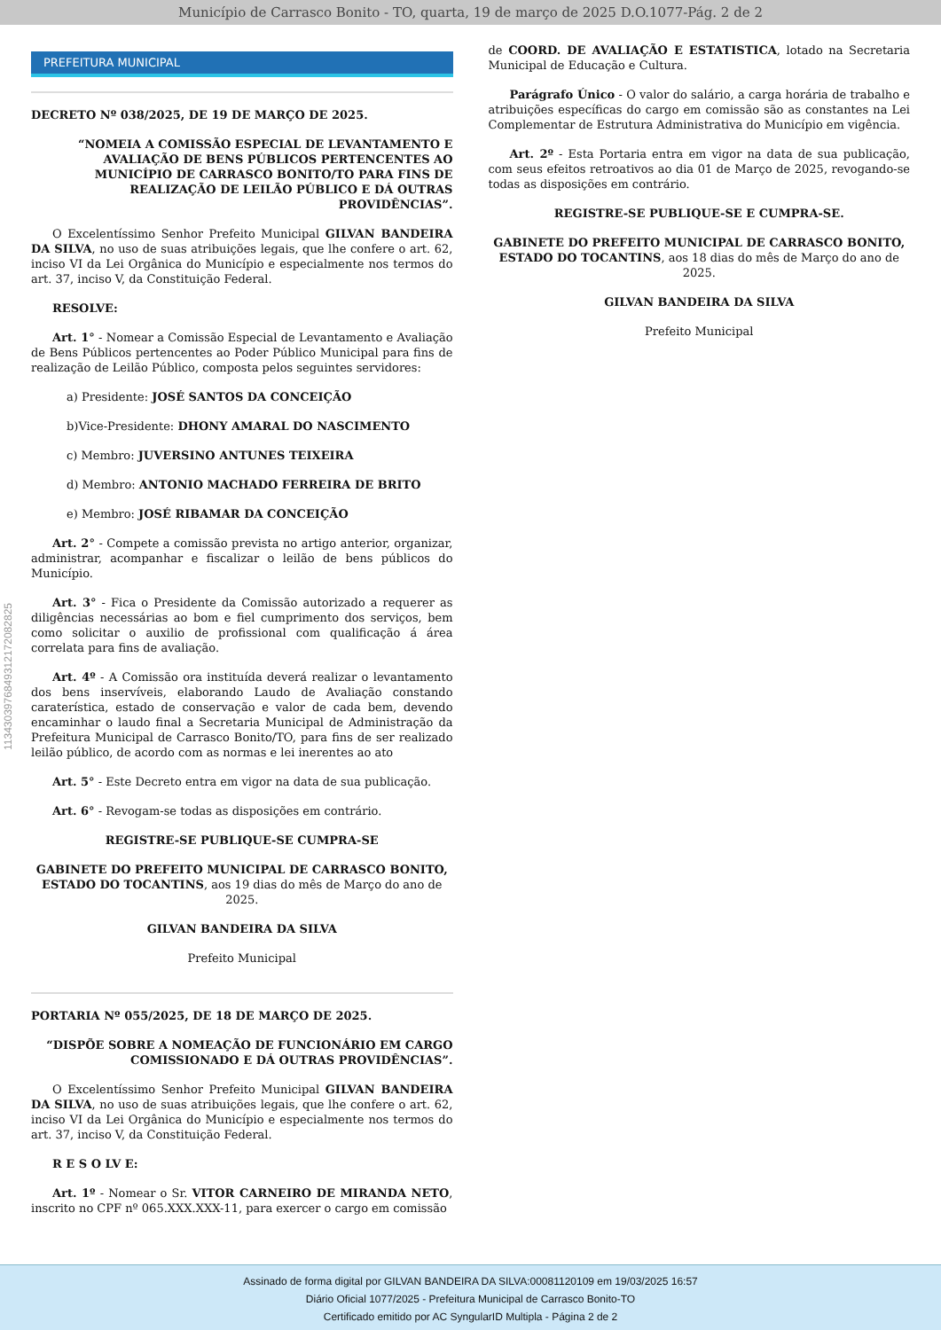Município de Carrasco Bonito - TO, quarta, 19 de março de 2025 D.O.1077-Pág. 2 de 2
11343039768493121720828​25
PREFEITURA MUNICIPAL
DECRETO Nº 038/2025, DE 19 DE MARÇO DE 2025.
“NOMEIA A COMISSÃO ESPECIAL DE LEVANTAMENTO E AVALIAÇÃO DE BENS PÚBLICOS PERTENCENTES AO MUNICÍPIO DE CARRASCO BONITO/TO PARA FINS DE REALIZAÇÃO DE LEILÃO PÚBLICO E DÁ OUTRAS PROVIDÊNCIAS”.
O Excelentíssimo Senhor Prefeito Municipal GILVAN BANDEIRA DA SILVA, no uso de suas atribuições legais, que lhe confere o art. 62, inciso VI da Lei Orgânica do Município e especialmente nos termos do art. 37, inciso V, da Constituição Federal.
RESOLVE:
Art. 1° - Nomear a Comissão Especial de Levantamento e Avaliação de Bens Públicos pertencentes ao Poder Público Municipal para fins de realização de Leilão Público, composta pelos seguintes servidores:
a) Presidente: JOSÉ SANTOS DA CONCEIÇÃO
b)Vice-Presidente: DHONY AMARAL DO NASCIMENTO
c) Membro: JUVERSINO ANTUNES TEIXEIRA
d) Membro: ANTONIO MACHADO FERREIRA DE BRITO
e) Membro: JOSÉ RIBAMAR DA CONCEIÇÃO
Art. 2° - Compete a comissão prevista no artigo anterior, organizar, administrar, acompanhar e fiscalizar o leilão de bens públicos do Município.
Art. 3° - Fica o Presidente da Comissão autorizado a requerer as diligências necessárias ao bom e fiel cumprimento dos serviços, bem como solicitar o auxilio de profissional com qualificação á área correlata para fins de avaliação.
Art. 4º - A Comissão ora instituída deverá realizar o levantamento dos bens inservíveis, elaborando Laudo de Avaliação constando caraterística, estado de conservação e valor de cada bem, devendo encaminhar o laudo final a Secretaria Municipal de Administração da Prefeitura Municipal de Carrasco Bonito/TO, para fins de ser realizado leilão público, de acordo com as normas e lei inerentes ao ato
Art. 5° - Este Decreto entra em vigor na data de sua publicação.
Art. 6° - Revogam-se todas as disposições em contrário.
REGISTRE-SE PUBLIQUE-SE CUMPRA-SE
GABINETE DO PREFEITO MUNICIPAL DE CARRASCO BONITO, ESTADO DO TOCANTINS, aos 19 dias do mês de Março do ano de 2025.
GILVAN BANDEIRA DA SILVA
Prefeito Municipal
PORTARIA Nº 055/2025, DE 18 DE MARÇO DE 2025.
“DISPÕE SOBRE A NOMEAÇÃO DE FUNCIONÁRIO EM CARGO COMISSIONADO E DÁ OUTRAS PROVIDÊNCIAS”.
O Excelentíssimo Senhor Prefeito Municipal GILVAN BANDEIRA DA SILVA, no uso de suas atribuições legais, que lhe confere o art. 62, inciso VI da Lei Orgânica do Município e especialmente nos termos do art. 37, inciso V, da Constituição Federal.
R E S O LV E:
Art. 1º - Nomear o Sr. VITOR CARNEIRO DE MIRANDA NETO, inscrito no CPF nº 065.XXX.XXX-11, para exercer o cargo em comissão
de COORD. DE AVALIAÇÃO E ESTATISTICA, lotado na Secretaria Municipal de Educação e Cultura.
Parágrafo Único - O valor do salário, a carga horária de trabalho e atribuições específicas do cargo em comissão são as constantes na Lei Complementar de Estrutura Administrativa do Município em vigência.
Art. 2º - Esta Portaria entra em vigor na data de sua publicação, com seus efeitos retroativos ao dia 01 de Março de 2025, revogando-se todas as disposições em contrário.
REGISTRE-SE PUBLIQUE-SE E CUMPRA-SE.
GABINETE DO PREFEITO MUNICIPAL DE CARRASCO BONITO, ESTADO DO TOCANTINS, aos 18 dias do mês de Março do ano de 2025.
GILVAN BANDEIRA DA SILVA
Prefeito Municipal
Assinado de forma digital por GILVAN BANDEIRA DA SILVA:00081120109 em 19/03/2025 16:57
Diário Oficial 1077/2025 - Prefeitura Municipal de Carrasco Bonito-TO
Certificado emitido por AC SyngularID Multipla - Página 2 de 2